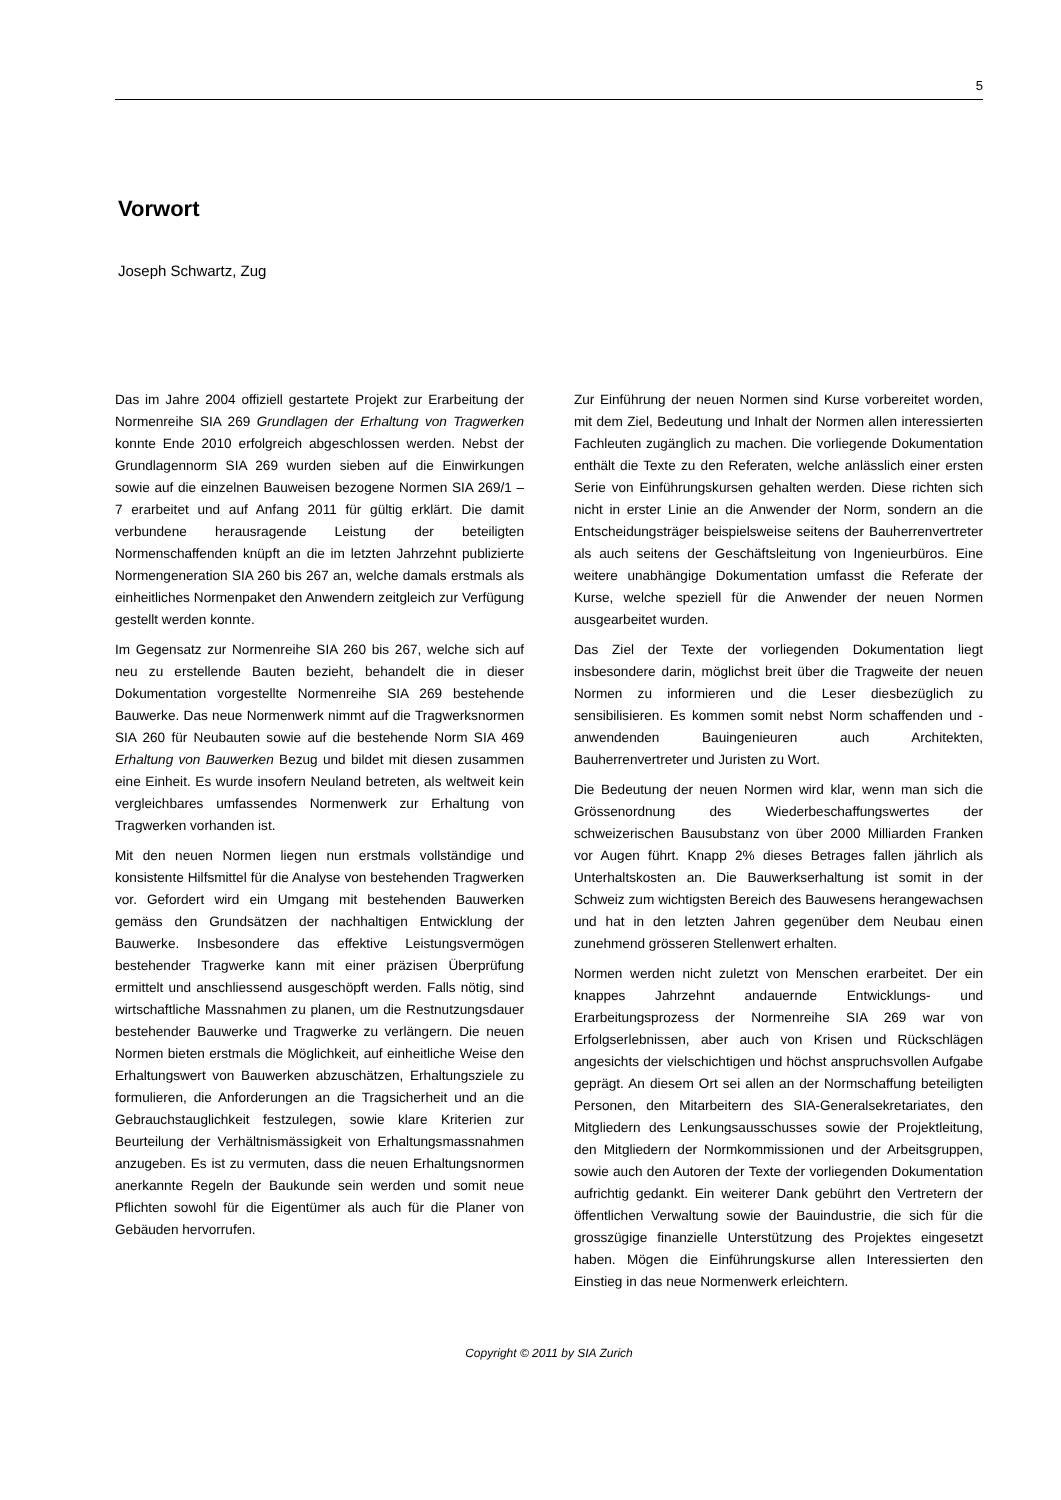5
Vorwort
Joseph Schwartz, Zug
Das im Jahre 2004 offiziell gestartete Projekt zur Erarbeitung der Normenreihe SIA 269 Grundlagen der Erhaltung von Tragwerken konnte Ende 2010 erfolgreich abgeschlossen werden. Nebst der Grundlagennorm SIA 269 wurden sieben auf die Einwirkungen sowie auf die einzelnen Bauweisen bezogene Normen SIA 269/1 – 7 erarbeitet und auf Anfang 2011 für gültig erklärt. Die damit verbundene herausragende Leistung der beteiligten Normenschaffenden knüpft an die im letzten Jahrzehnt publizierte Normengeneration SIA 260 bis 267 an, welche damals erstmals als einheitliches Normenpaket den Anwendern zeitgleich zur Verfügung gestellt werden konnte.
Im Gegensatz zur Normenreihe SIA 260 bis 267, welche sich auf neu zu erstellende Bauten bezieht, behandelt die in dieser Dokumentation vorgestellte Normenreihe SIA 269 bestehende Bauwerke. Das neue Normenwerk nimmt auf die Tragwerksnormen SIA 260 für Neubauten sowie auf die bestehende Norm SIA 469 Erhaltung von Bauwerken Bezug und bildet mit diesen zusammen eine Einheit. Es wurde insofern Neuland betreten, als weltweit kein vergleichbares umfassendes Normenwerk zur Erhaltung von Tragwerken vorhanden ist.
Mit den neuen Normen liegen nun erstmals vollständige und konsistente Hilfsmittel für die Analyse von bestehenden Tragwerken vor. Gefordert wird ein Umgang mit bestehenden Bauwerken gemäss den Grundsätzen der nachhaltigen Entwicklung der Bauwerke. Insbesondere das effektive Leistungsvermögen bestehender Tragwerke kann mit einer präzisen Überprüfung ermittelt und anschliessend ausgeschöpft werden. Falls nötig, sind wirtschaftliche Massnahmen zu planen, um die Restnutzungsdauer bestehender Bauwerke und Tragwerke zu verlängern. Die neuen Normen bieten erstmals die Möglichkeit, auf einheitliche Weise den Erhaltungswert von Bauwerken abzuschätzen, Erhaltungsziele zu formulieren, die Anforderungen an die Tragsicherheit und an die Gebrauchstauglichkeit festzulegen, sowie klare Kriterien zur Beurteilung der Verhältnismässigkeit von Erhaltungsmassnahmen anzugeben. Es ist zu vermuten, dass die neuen Erhaltungsnormen anerkannte Regeln der Baukunde sein werden und somit neue Pflichten sowohl für die Eigentümer als auch für die Planer von Gebäuden hervorrufen.
Zur Einführung der neuen Normen sind Kurse vorbereitet worden, mit dem Ziel, Bedeutung und Inhalt der Normen allen interessierten Fachleuten zugänglich zu machen. Die vorliegende Dokumentation enthält die Texte zu den Referaten, welche anlässlich einer ersten Serie von Einführungskursen gehalten werden. Diese richten sich nicht in erster Linie an die Anwender der Norm, sondern an die Entscheidungsträger beispielsweise seitens der Bauherrenvertreter als auch seitens der Geschäftsleitung von Ingenieurbüros. Eine weitere unabhängige Dokumentation umfasst die Referate der Kurse, welche speziell für die Anwender der neuen Normen ausgearbeitet wurden.
Das Ziel der Texte der vorliegenden Dokumentation liegt insbesondere darin, möglichst breit über die Tragweite der neuen Normen zu informieren und die Leser diesbezüglich zu sensibilisieren. Es kommen somit nebst Norm schaffenden und -anwendenden Bauingenieuren auch Architekten, Bauherrenvertreter und Juristen zu Wort.
Die Bedeutung der neuen Normen wird klar, wenn man sich die Grössenordnung des Wiederbeschaffungswertes der schweizerischen Bausubstanz von über 2000 Milliarden Franken vor Augen führt. Knapp 2% dieses Betrages fallen jährlich als Unterhaltskosten an. Die Bauwerkserhaltung ist somit in der Schweiz zum wichtigsten Bereich des Bauwesens herangewachsen und hat in den letzten Jahren gegenüber dem Neubau einen zunehmend grösseren Stellenwert erhalten.
Normen werden nicht zuletzt von Menschen erarbeitet. Der ein knappes Jahrzehnt andauernde Entwicklungs- und Erarbeitungsprozess der Normenreihe SIA 269 war von Erfolgserlebnissen, aber auch von Krisen und Rückschlägen angesichts der vielschichtigen und höchst anspruchsvollen Aufgabe geprägt. An diesem Ort sei allen an der Normschaffung beteiligten Personen, den Mitarbeitern des SIA-Generalsekretariates, den Mitgliedern des Lenkungsausschusses sowie der Projektleitung, den Mitgliedern der Normkommissionen und der Arbeitsgruppen, sowie auch den Autoren der Texte der vorliegenden Dokumentation aufrichtig gedankt. Ein weiterer Dank gebührt den Vertretern der öffentlichen Verwaltung sowie der Bauindustrie, die sich für die grosszügige finanzielle Unterstützung des Projektes eingesetzt haben. Mögen die Einführungskurse allen Interessierten den Einstieg in das neue Normenwerk erleichtern.
Copyright © 2011 by SIA Zurich